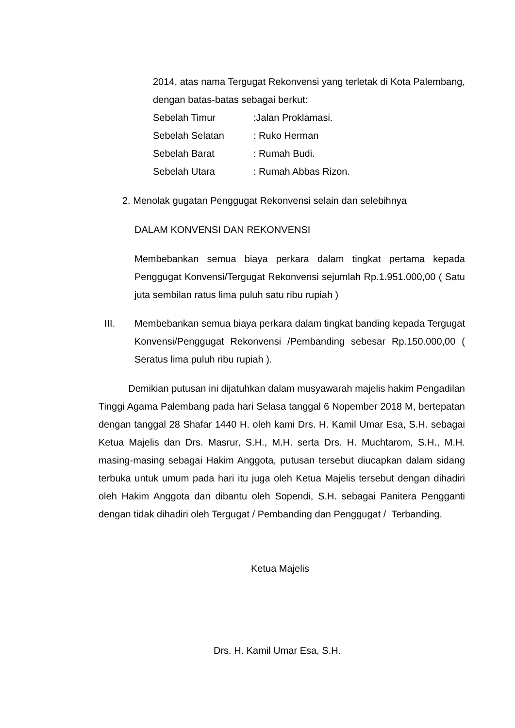2014, atas nama Tergugat Rekonvensi yang terletak di Kota Palembang, dengan batas-batas sebagai berkut:
Sebelah Timur:Jalan Proklamasi.
Sebelah Selatan: Ruko Herman
Sebelah Barat: Rumah Budi.
Sebelah Utara: Rumah Abbas Rizon.
2. Menolak gugatan Penggugat Rekonvensi selain dan selebihnya
DALAM KONVENSI DAN REKONVENSI
Membebankan semua biaya perkara dalam tingkat pertama kepada Penggugat Konvensi/Tergugat Rekonvensi sejumlah Rp.1.951.000,00 ( Satu juta sembilan ratus lima puluh satu ribu rupiah )
III.
Membebankan semua biaya perkara dalam tingkat banding kepada Tergugat Konvensi/Penggugat Rekonvensi /Pembanding sebesar Rp.150.000,00 ( Seratus lima puluh ribu rupiah ).
Demikian putusan ini dijatuhkan dalam musyawarah majelis hakim Pengadilan Tinggi Agama Palembang pada hari Selasa tanggal 6 Nopember 2018 M, bertepatan dengan tanggal 28 Shafar 1440 H. oleh kami Drs. H. Kamil Umar Esa, S.H. sebagai Ketua Majelis dan Drs. Masrur, S.H., M.H. serta Drs. H. Muchtarom, S.H., M.H. masing-masing sebagai Hakim Anggota, putusan tersebut diucapkan dalam sidang terbuka untuk umum pada hari itu juga oleh Ketua Majelis tersebut dengan dihadiri oleh Hakim Anggota dan dibantu oleh Sopendi, S.H. sebagai Panitera Pengganti dengan tidak dihadiri oleh Tergugat / Pembanding dan Penggugat / Terbanding.
Ketua Majelis
Drs. H. Kamil Umar Esa, S.H.